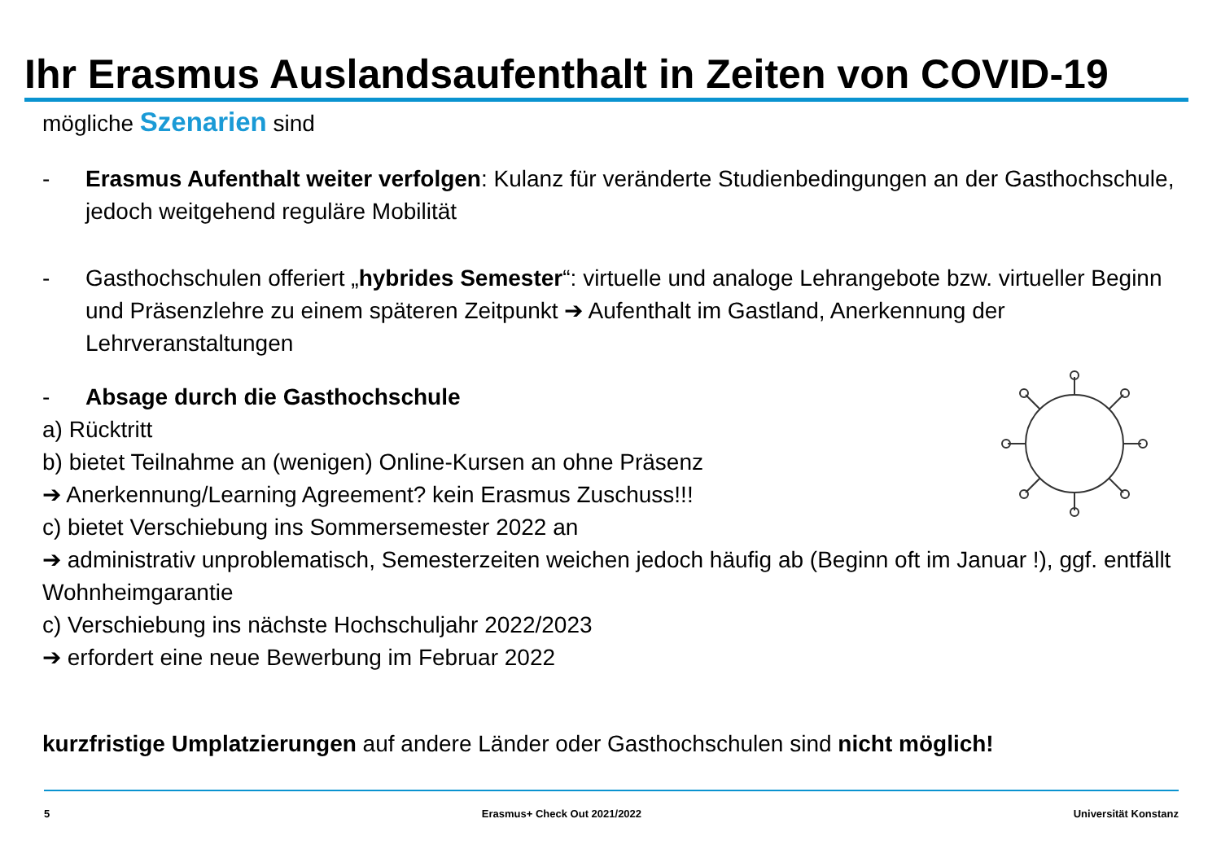Ihr Erasmus Auslandsaufenthalt in Zeiten von COVID-19
mögliche Szenarien sind
- Erasmus Aufenthalt weiter verfolgen: Kulanz für veränderte Studienbedingungen an der Gasthochschule, jedoch weitgehend reguläre Mobilität
- Gasthochschulen offeriert „hybrides Semester“: virtuelle und analoge Lehrangebote bzw. virtueller Beginn und Präsenzlehre zu einem späteren Zeitpunkt ➔ Aufenthalt im Gastland, Anerkennung der Lehrveranstaltungen
- Absage durch die Gasthochschule
a) Rücktritt
b) bietet Teilnahme an (wenigen) Online-Kursen an ohne Präsenz
➔ Anerkennung/Learning Agreement? kein Erasmus Zuschuss!!!
c) bietet Verschiebung ins Sommersemester 2022 an
➔ administrativ unproblematisch, Semesterzeiten weichen jedoch häufig ab (Beginn oft im Januar !), ggf. entfällt Wohnheimgarantie
c) Verschiebung ins nächste Hochschuljahr 2022/2023
➔ erfordert eine neue Bewerbung im Februar 2022
kurzfristige Umplatzierungen auf andere Länder oder Gasthochschulen sind nicht möglich!
5 Erasmus+ Check Out 2021/2022 Universität Konstanz